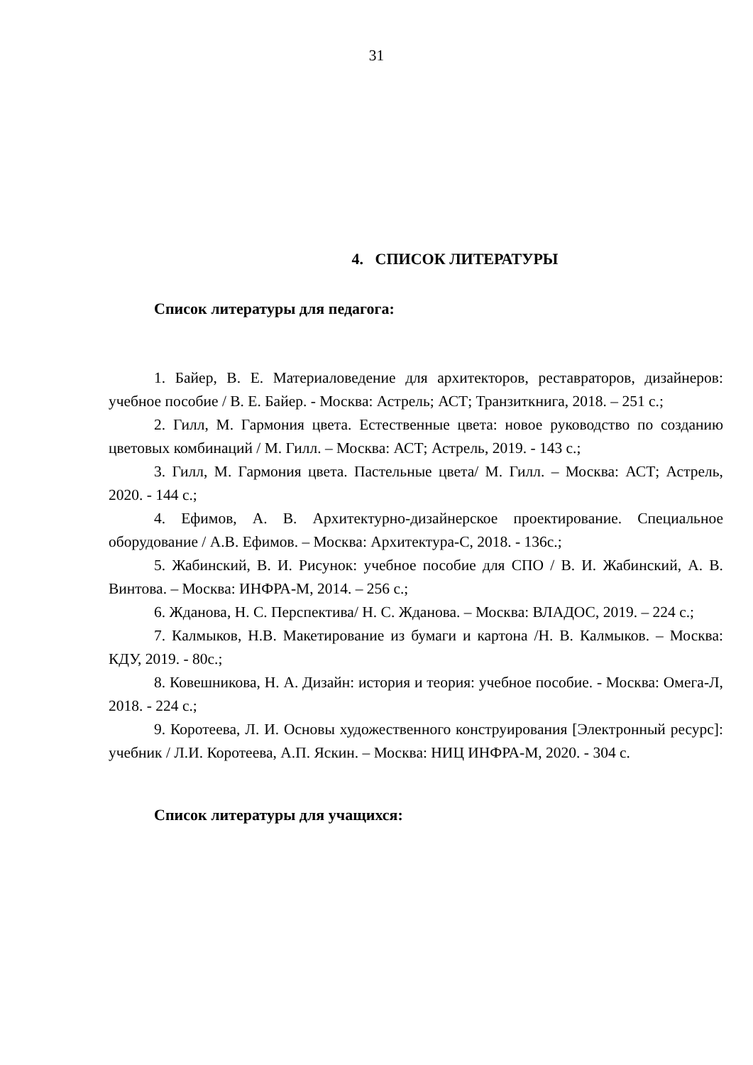31
4. СПИСОК ЛИТЕРАТУРЫ
Список литературы для педагога:
1. Байер, В. Е. Материаловедение для архитекторов, реставраторов, дизайнеров: учебное пособие / В. Е. Байер. - Москва: Астрель; АСТ; Транзиткнига, 2018. – 251 с.;
2. Гилл, М. Гармония цвета. Естественные цвета: новое руководство по созданию цветовых комбинаций / М. Гилл. – Москва: АСТ; Астрель, 2019. - 143 с.;
3. Гилл, М. Гармония цвета. Пастельные цвета/ М. Гилл. – Москва: АСТ; Астрель, 2020. - 144 с.;
4. Ефимов, А. В. Архитектурно-дизайнерское проектирование. Специальное оборудование / А.В. Ефимов. – Москва: Архитектура-С, 2018. - 136с.;
5. Жабинский, В. И. Рисунок: учебное пособие для СПО / В. И. Жабинский, А. В. Винтова. – Москва: ИНФРА-М, 2014. – 256 с.;
6. Жданова, Н. С. Перспектива/ Н. С. Жданова. – Москва: ВЛАДОС, 2019. – 224 с.;
7. Калмыков, Н.В. Макетирование из бумаги и картона /Н. В. Калмыков. – Москва: КДУ, 2019. - 80с.;
8. Ковешникова, Н. А. Дизайн: история и теория: учебное пособие. - Москва: Омега-Л, 2018. - 224 с.;
9. Коротеева, Л. И. Основы художественного конструирования [Электронный ресурс]: учебник / Л.И. Коротеева, А.П. Яскин. – Москва: НИЦ ИНФРА-М, 2020. - 304 с.
Список литературы для учащихся: